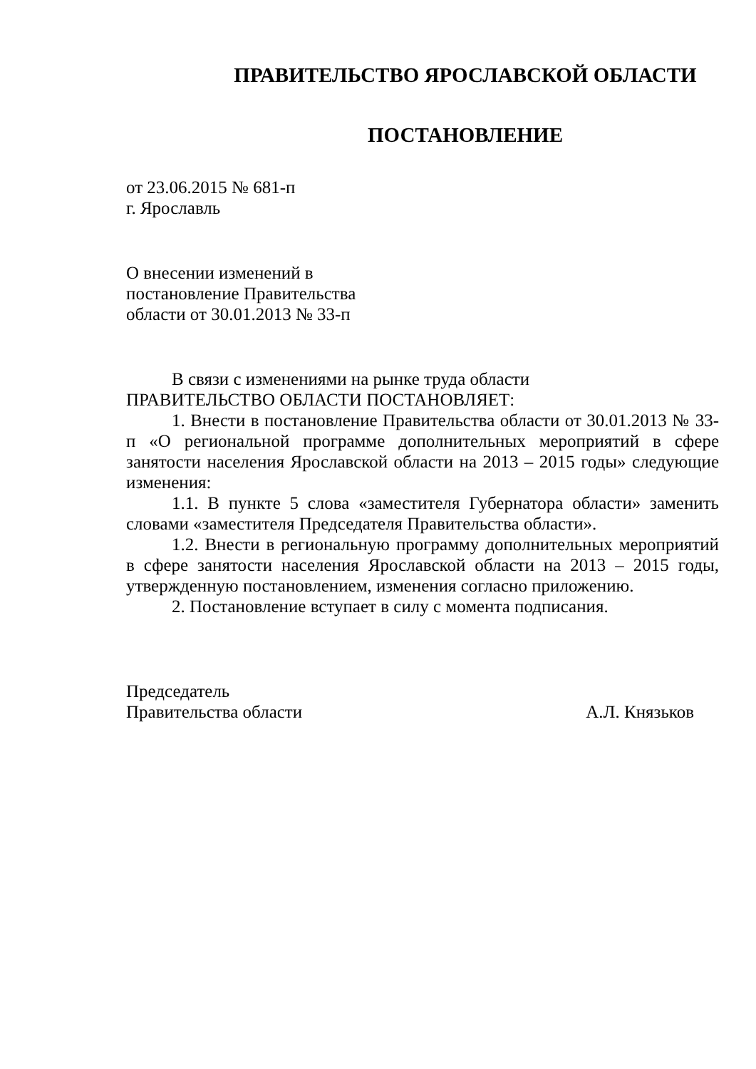ПРАВИТЕЛЬСТВО ЯРОСЛАВСКОЙ ОБЛАСТИ
ПОСТАНОВЛЕНИЕ
от 23.06.2015 № 681-п
г. Ярославль
О внесении изменений в
постановление Правительства
области от 30.01.2013 № 33-п
В связи с изменениями на рынке труда области
ПРАВИТЕЛЬСТВО ОБЛАСТИ ПОСТАНОВЛЯЕТ:
1. Внести в постановление Правительства области от 30.01.2013 № 33-п «О региональной программе дополнительных мероприятий в сфере занятости населения Ярославской области на 2013 – 2015 годы» следующие изменения:
1.1. В пункте 5 слова «заместителя Губернатора области» заменить словами «заместителя Председателя Правительства области».
1.2. Внести в региональную программу дополнительных мероприятий в сфере занятости населения Ярославской области на 2013 – 2015 годы, утвержденную постановлением, изменения согласно приложению.
2. Постановление вступает в силу с момента подписания.
Председатель
Правительства области А.Л. Князьков